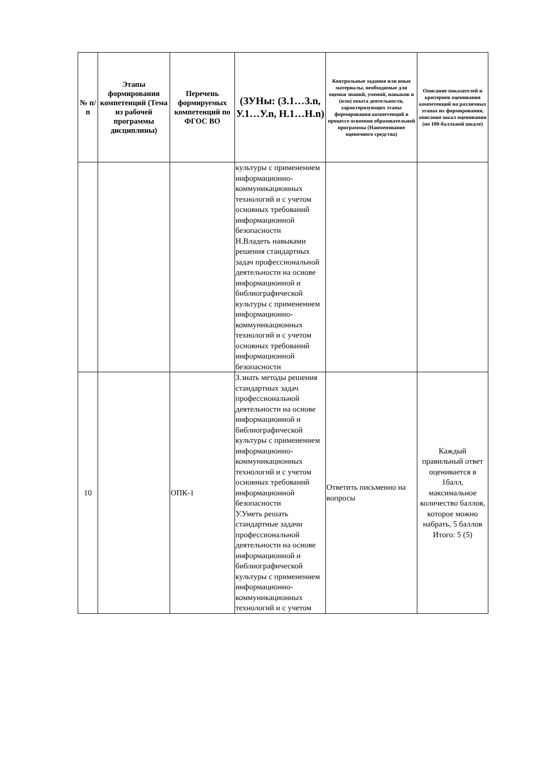| № п/п | Этапы формирования компетенций (Тема из рабочей программы дисциплины) | Перечень формируемых компетенций по ФГОС ВО | (ЗУНы: (З.1…З.n, У.1…У.n, Н.1…Н.n) | Контрольные задания или иные материалы, необходимые для оценки знаний, умений, навыков и (или) опыта деятельности, характеризующих этапы формирования компетенций в процессе освоения образовательной программы (Наименование оценочного средства) | Описание показателей и критериев оценивания компетенций на различных этапах их формирования, описание шкал оценивания (по 100-балльной шкале) |
| --- | --- | --- | --- | --- | --- |
| | | | культуры с применением информационно-коммуникационных технологий и с учетом основных требований информационной безопасности Н.Владеть навыками решения стандартных задач профессиональной деятельности на основе информационной и библиографической культуры с применением информационно-коммуникационных технологий и с учетом основных требований информационной безопасности | | |
| 10 | | ОПК-1 | З.знать методы решения стандартных задач профессиональной деятельности на основе информационной и библиографической культуры с применением информационно-коммуникационных технологий и с учетом основных требований информационной безопасности У.Уметь решать стандартные задачи профессиональной деятельности на основе информационной и библиографической культуры с применением информационно-коммуникационных технологий и с учетом | Ответить письменно на вопросы | Каждый правильный ответ оценивается в 1балл, максимальное количество баллов, которое можно набрать, 5 баллов Итого: 5 (5) |